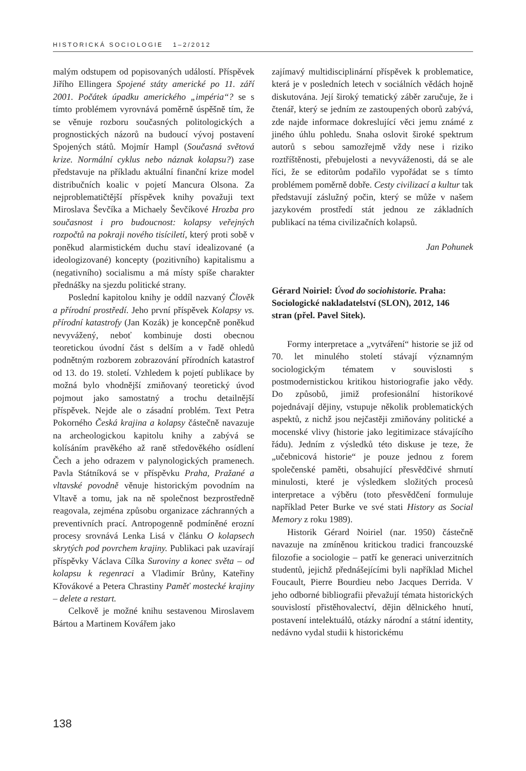HISTORICKÁ SOCIOLOGIE 1–2/2012
malým odstupem od popisovaných událostí. Příspěvek Jiřího Ellingera Spojené státy americké po 11. září 2001. Počátek úpadku amerického „impéria“? se s tímto problémem vyrovnává poměrně úspěšně tím, že se věnuje rozboru současných politologických a prognostických názorů na budoucí vývoj postavení Spojených států. Mojmír Hampl (Současná světová krize. Normální cyklus nebo náznak kolapsu?) zase představuje na příkladu aktuální finanční krize model distribučních koalic v pojetí Mancura Olsona. Za nejproblematičtější příspěvek knihy považuji text Miroslava Ševčíka a Michaely Ševčíkové Hrozba pro současnost i pro budoucnost: kolapsy veřejných rozpočtů na pokraji nového tisíciletí, který proti sobě v poněkud alarmistickém duchu staví idealizované (a ideologizované) koncepty (pozitivního) kapitalismu a (negativního) socialismu a má místy spíše charakter přednášky na sjezdu politické strany.
Poslední kapitolou knihy je oddíl nazvaný Člověk a přírodní prostředí. Jeho první příspěvek Kolapsy vs. přírodní katastrofy (Jan Kozák) je koncepčně poněkud nevyvážený, neboť kombinuje dosti obecnou teoretickou úvodní část s delším a v řadě ohledů podnětným rozborem zobrazování přírodních katastrof od 13. do 19. století. Vzhledem k pojetí publikace by možná bylo vhodnější zmiňovaný teoretický úvod pojmout jako samostatný a trochu detailnější příspěvek. Nejde ale o zásadní problém. Text Petra Pokorného Česká krajina a kolapsy částečně navazuje na archeologickou kapitolu knihy a zabývá se kolísáním pravěkého až raně středověkého osídlení Čech a jeho odrazem v palynologických pramenech. Pavla Státníková se v příspěvku Praha, Pražané a vltavské povodně věnuje historickým povodním na Vltavě a tomu, jak na ně společnost bezprostředně reagovala, zejména způsobu organizace záchranných a preventivních prací. Antropogenně podmíněné erozní procesy srovnává Lenka Lisá v článku O kolapsech skrytých pod povrchem krajiny. Publikaci pak uzavírají příspěvky Václava Cílka Suroviny a konec světa – od kolapsu k regenraci a Vladimír Brůny, Kateřiny Křovákové a Petera Chrastiny Paměť mostecké krajiny – delete a restart.
Celkově je možné knihu sestavenou Miroslavem Bártou a Martinem Kovářem jako
zajímavý multidisciplinární příspěvek k problematice, která je v posledních letech v sociálních vědách hojně diskutována. Její široký tematický záběr zaručuje, že i čtenář, který se jedním ze zastoupených oborů zabývá, zde najde informace dokreslující věci jemu známé z jiného úhlu pohledu. Snaha oslovit široké spektrum autorů s sebou samozřejmě vždy nese i riziko roztříštěnosti, přebujelosti a nevyváženosti, dá se ale říci, že se editorům podařilo vypořádat se s tímto problémem poměrně dobře. Cesty civilizací a kultur tak představují záslužný počin, který se může v našem jazykovém prostředí stát jednou ze základních publikací na téma civilizačních kolapsů.
Jan Pohunek
Gérard Noiriel: Úvod do sociohistorie. Praha: Sociologické nakladatelství (SLON), 2012, 146 stran (přel. Pavel Sitek).
Formy interpretace a „vytváření“ historie se již od 70. let minulého století stávají významným sociologickým tématem v souvislosti s postmodernistickou kritikou historiografie jako vědy. Do způsobů, jimiž profesionální historikové pojednávají dějiny, vstupuje několik problematických aspektů, z nichž jsou nejčastěji zmiňovány politické a mocenské vlivy (historie jako legitimizace stávajícího řádu). Jedním z výsledků této diskuse je teze, že „učebnicová historie“ je pouze jednou z forem společenské paměti, obsahující přesvědčivé shrnutí minulosti, které je výsledkem složitých procesů interpretace a výběru (toto přesvědčení formuluje například Peter Burke ve své stati History as Social Memory z roku 1989).
Historik Gérard Noiriel (nar. 1950) částečně navazuje na zmíněnou kritickou tradici francouzské filozofie a sociologie – patří ke generaci univerzitních studentů, jejichž přednášejícími byli například Michel Foucault, Pierre Bourdieu nebo Jacques Derrida. V jeho odborné bibliografii převažují témata historických souvislostí přistěhovalectví, dějin dělnického hnutí, postavení intelektuálů, otázky národní a státní identity, nedávno vydal studii k historickému
138